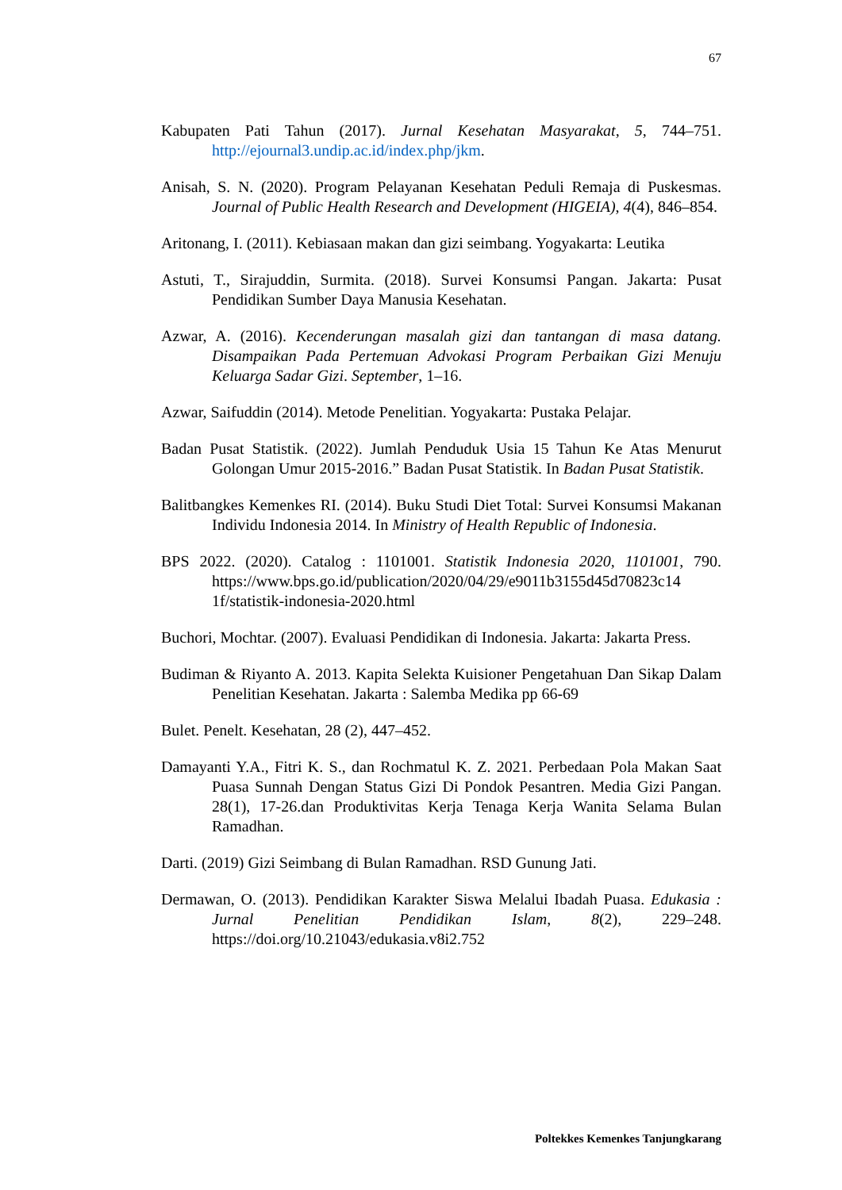67
Kabupaten Pati Tahun (2017). Jurnal Kesehatan Masyarakat, 5, 744–751. http://ejournal3.undip.ac.id/index.php/jkm.
Anisah, S. N. (2020). Program Pelayanan Kesehatan Peduli Remaja di Puskesmas. Journal of Public Health Research and Development (HIGEIA), 4(4), 846–854.
Aritonang, I. (2011). Kebiasaan makan dan gizi seimbang. Yogyakarta: Leutika
Astuti, T., Sirajuddin, Surmita. (2018). Survei Konsumsi Pangan. Jakarta: Pusat Pendidikan Sumber Daya Manusia Kesehatan.
Azwar, A. (2016). Kecenderungan masalah gizi dan tantangan di masa datang. Disampaikan Pada Pertemuan Advokasi Program Perbaikan Gizi Menuju Keluarga Sadar Gizi. September, 1–16.
Azwar, Saifuddin (2014). Metode Penelitian. Yogyakarta: Pustaka Pelajar.
Badan Pusat Statistik. (2022). Jumlah Penduduk Usia 15 Tahun Ke Atas Menurut Golongan Umur 2015-2016.” Badan Pusat Statistik. In Badan Pusat Statistik.
Balitbangkes Kemenkes RI. (2014). Buku Studi Diet Total: Survei Konsumsi Makanan Individu Indonesia 2014. In Ministry of Health Republic of Indonesia.
BPS 2022. (2020). Catalog : 1101001. Statistik Indonesia 2020, 1101001, 790. https://www.bps.go.id/publication/2020/04/29/e9011b3155d45d70823c14 1f/statistik-indonesia-2020.html
Buchori, Mochtar. (2007). Evaluasi Pendidikan di Indonesia. Jakarta: Jakarta Press.
Budiman & Riyanto A. 2013. Kapita Selekta Kuisioner Pengetahuan Dan Sikap Dalam Penelitian Kesehatan. Jakarta : Salemba Medika pp 66-69
Bulet. Penelt. Kesehatan, 28 (2), 447–452.
Damayanti Y.A., Fitri K. S., dan Rochmatul K. Z. 2021. Perbedaan Pola Makan Saat Puasa Sunnah Dengan Status Gizi Di Pondok Pesantren. Media Gizi Pangan. 28(1), 17-26.dan Produktivitas Kerja Tenaga Kerja Wanita Selama Bulan Ramadhan.
Darti. (2019) Gizi Seimbang di Bulan Ramadhan. RSD Gunung Jati.
Dermawan, O. (2013). Pendidikan Karakter Siswa Melalui Ibadah Puasa. Edukasia : Jurnal Penelitian Pendidikan Islam, 8(2), 229–248. https://doi.org/10.21043/edukasia.v8i2.752
Poltekkes Kemenkes Tanjungkarang